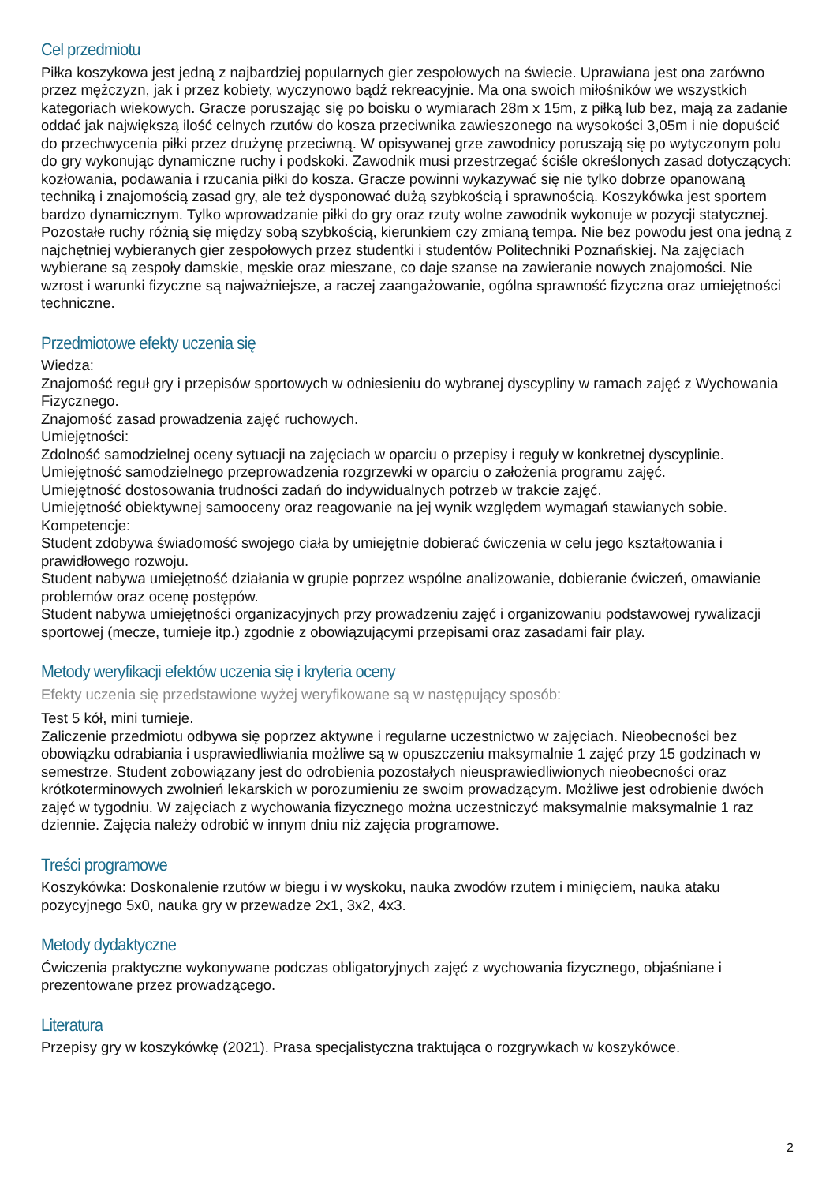Cel przedmiotu
Piłka koszykowa jest jedną z najbardziej popularnych gier zespołowych na świecie. Uprawiana jest ona zarówno przez mężczyzn, jak i przez kobiety, wyczynowo bądź rekreacyjnie. Ma ona swoich miłośników we wszystkich kategoriach wiekowych. Gracze poruszając się po boisku o wymiarach 28m x 15m, z piłką lub bez, mają za zadanie oddać jak największą ilość celnych rzutów do kosza przeciwnika zawieszonego na wysokości 3,05m i nie dopuścić do przechwycenia piłki przez drużynę przeciwną. W opisywanej grze zawodnicy poruszają się po wytyczonym polu do gry wykonując dynamiczne ruchy i podskoki. Zawodnik musi przestrzegać ściśle określonych zasad dotyczących: kozłowania, podawania i rzucania piłki do kosza. Gracze powinni wykazywać się nie tylko dobrze opanowaną techniką i znajomością zasad gry, ale też dysponować dużą szybkością i sprawnością. Koszykówka jest sportem bardzo dynamicznym. Tylko wprowadzanie piłki do gry oraz rzuty wolne zawodnik wykonuje w pozycji statycznej. Pozostałe ruchy różnią się między sobą szybkością, kierunkiem czy zmianą tempa. Nie bez powodu jest ona jedną z najchętniej wybieranych gier zespołowych przez studentki i studentów Politechniki Poznańskiej. Na zajęciach wybierane są zespoły damskie, męskie oraz mieszane, co daje szanse na zawieranie nowych znajomości. Nie wzrost i warunki fizyczne są najważniejsze, a raczej zaangażowanie, ogólna sprawność fizyczna oraz umiejętności techniczne.
Przedmiotowe efekty uczenia się
Wiedza:
Znajomość reguł gry i przepisów sportowych w odniesieniu do wybranej dyscypliny w ramach zajęć z Wychowania Fizycznego.
Znajomość zasad prowadzenia zajęć ruchowych.
Umiejętności:
Zdolność samodzielnej oceny sytuacji na zajęciach w oparciu o przepisy i reguły w konkretnej dyscyplinie.
Umiejętność samodzielnego przeprowadzenia rozgrzewki w oparciu o założenia programu zajęć.
Umiejętność dostosowania trudności zadań do indywidualnych potrzeb w trakcie zajęć.
Umiejętność obiektywnej samooceny oraz reagowanie na jej wynik względem wymagań stawianych sobie.
Kompetencje:
Student zdobywa świadomość swojego ciała by umiejętnie dobierać ćwiczenia w celu jego kształtowania i prawidłowego rozwoju.
Student nabywa umiejętność działania w grupie poprzez wspólne analizowanie, dobieranie ćwiczeń, omawianie problemów oraz ocenę postępów.
Student nabywa umiejętności organizacyjnych przy prowadzeniu zajęć i organizowaniu podstawowej rywalizacji sportowej (mecze, turnieje itp.) zgodnie z obowiązującymi przepisami oraz zasadami fair play.
Metody weryfikacji efektów uczenia się i kryteria oceny
Efekty uczenia się przedstawione wyżej weryfikowane są w następujący sposób:
Test 5 kół, mini turnieje.
Zaliczenie przedmiotu odbywa się poprzez aktywne i regularne uczestnictwo w zajęciach. Nieobecności bez obowiązku odrabiania i usprawiedliwiania możliwe są w opuszczeniu maksymalnie 1 zajęć przy 15 godzinach w semestrze. Student zobowiązany jest do odrobienia pozostałych nieusprawiedliwionych nieobecności oraz krótkoterminowych zwolnień lekarskich w porozumieniu ze swoim prowadzącym. Możliwe jest odrobienie dwóch zajęć w tygodniu. W zajęciach z wychowania fizycznego można uczestniczyć maksymalnie maksymalnie 1 raz dziennie. Zajęcia należy odrobić w innym dniu niż zajęcia programowe.
Treści programowe
Koszykówka: Doskonalenie rzutów w biegu i w wyskoku, nauka zwodów rzutem i minięciem, nauka ataku pozycyjnego 5x0, nauka gry w przewadze 2x1, 3x2, 4x3.
Metody dydaktyczne
Ćwiczenia praktyczne wykonywane podczas obligatoryjnych zajęć z wychowania fizycznego, objaśniane i prezentowane przez prowadzącego.
Literatura
Przepisy gry w koszykówkę (2021). Prasa specjalistyczna traktująca o rozgrywkach w koszykówce.
2